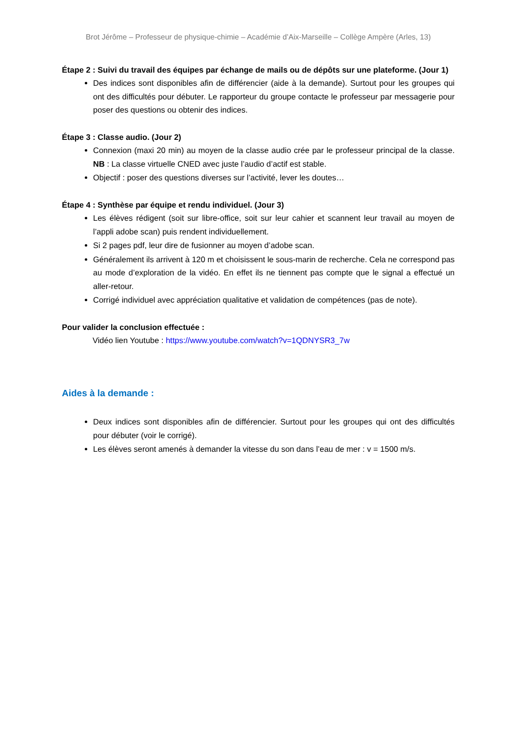Brot Jérôme – Professeur de physique-chimie – Académie d’Aix-Marseille – Collège Ampère (Arles, 13)
Étape 2 : Suivi du travail des équipes par échange de mails ou de dépôts sur une plateforme. (Jour 1)
Des indices sont disponibles afin de différencier (aide à la demande). Surtout pour les groupes qui ont des difficultés pour débuter. Le rapporteur du groupe contacte le professeur par messagerie pour poser des questions ou obtenir des indices.
Étape 3 : Classe audio. (Jour 2)
Connexion (maxi 20 min) au moyen de la classe audio crée par le professeur principal de la classe. NB : La classe virtuelle CNED avec juste l’audio d’actif est stable.
Objectif : poser des questions diverses sur l’activité, lever les doutes…
Étape 4 : Synthèse par équipe et rendu individuel. (Jour 3)
Les élèves rédigent (soit sur libre-office, soit sur leur cahier et scannent leur travail au moyen de l’appli adobe scan) puis rendent individuellement.
Si 2 pages pdf, leur dire de fusionner au moyen d’adobe scan.
Généralement ils arrivent à 120 m et choisissent le sous-marin de recherche. Cela ne correspond pas au mode d’exploration de la vidéo. En effet ils ne tiennent pas compte que le signal a effectué un aller-retour.
Corrigé individuel avec appréciation qualitative et validation de compétences (pas de note).
Pour valider la conclusion effectuée :
Vidéo lien Youtube : https://www.youtube.com/watch?v=1QDNYSR3_7w
Aides à la demande :
Deux indices sont disponibles afin de différencier. Surtout pour les groupes qui ont des difficultés pour débuter (voir le corrigé).
Les élèves seront amenés à demander la vitesse du son dans l’eau de mer : v = 1500 m/s.